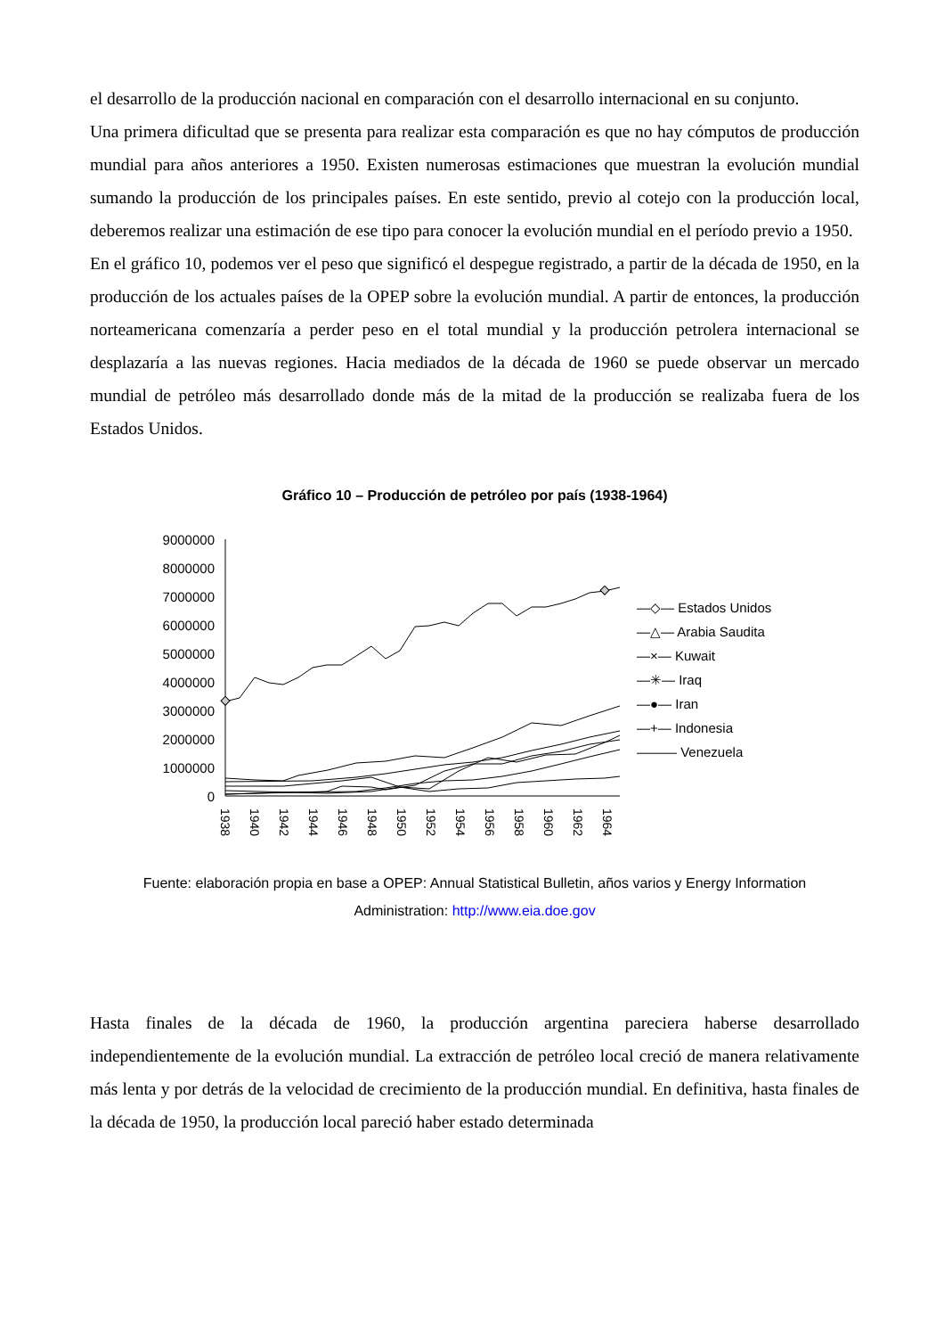el desarrollo de la producción nacional en comparación con el desarrollo internacional en su conjunto.
Una primera dificultad que se presenta para realizar esta comparación es que no hay cómputos de producción mundial para años anteriores a 1950. Existen numerosas estimaciones que muestran la evolución mundial sumando la producción de los principales países. En este sentido, previo al cotejo con la producción local, deberemos realizar una estimación de ese tipo para conocer la evolución mundial en el período previo a 1950.
En el gráfico 10, podemos ver el peso que significó el despegue registrado, a partir de la década de 1950, en la producción de los actuales países de la OPEP sobre la evolución mundial. A partir de entonces, la producción norteamericana comenzaría a perder peso en el total mundial y la producción petrolera internacional se desplazaría a las nuevas regiones. Hacia mediados de la década de 1960 se puede observar un mercado mundial de petróleo más desarrollado donde más de la mitad de la producción se realizaba fuera de los Estados Unidos.
Gráfico 10 – Producción de petróleo por país (1938-1964)
9000000
8000000
7000000
6000000
5000000
4000000
3000000
2000000
1000000
0
1938
1940
1942
1944
1946
1948
1950
1952
1954
1956
1958
1960
1962
1964
—◇— Estados Unidos
—△— Arabia Saudita
—×— Kuwait
—✳— Iraq
—●— Iran
—+— Indonesia
——— Venezuela
Fuente: elaboración propia en base a OPEP: Annual Statistical Bulletin, años varios y Energy Information
Administration: http://www.eia.doe.gov
Hasta finales de la década de 1960, la producción argentina pareciera haberse desarrollado independientemente de la evolución mundial. La extracción de petróleo local creció de manera relativamente más lenta y por detrás de la velocidad de crecimiento de la producción mundial. En definitiva, hasta finales de la década de 1950, la producción local pareció haber estado determinada